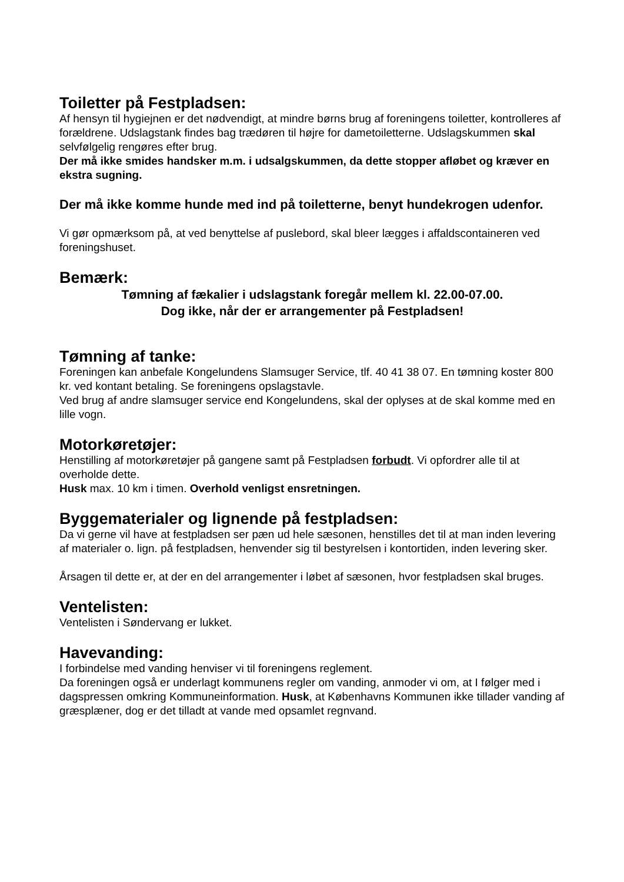Toiletter på Festpladsen:
Af hensyn til hygiejnen er det nødvendigt, at mindre børns brug af foreningens toiletter, kontrolleres af forældrene. Udslagstank findes bag trædøren til højre for dametoiletterne. Udslagskummen skal selvfølgelig rengøres efter brug.
Der må ikke smides handsker m.m. i udsalgskummen, da dette stopper afløbet og kræver en ekstra sugning.
Der må ikke komme hunde med ind på toiletterne, benyt hundekrogen udenfor.
Vi gør opmærksom på, at ved benyttelse af puslebord, skal bleer lægges i affaldscontaineren ved foreningshuset.
Bemærk:
Tømning af fækalier i udslagstank foregår mellem kl. 22.00-07.00.
Dog ikke, når der er arrangementer på Festpladsen!
Tømning af tanke:
Foreningen kan anbefale Kongelundens Slamsuger Service, tlf. 40 41 38 07. En tømning koster 800 kr. ved kontant betaling. Se foreningens opslagstavle.
Ved brug af andre slamsuger service end Kongelundens, skal der oplyses at de skal komme med en lille vogn.
Motorkøretøjer:
Henstilling af motorkøretøjer på gangene samt på Festpladsen forbudt. Vi opfordrer alle til at overholde dette.
Husk max. 10 km i timen. Overhold venligst ensretningen.
Byggematerialer og lignende på festpladsen:
Da vi gerne vil have at festpladsen ser pæn ud hele sæsonen, henstilles det til at man inden levering af materialer o. lign. på festpladsen, henvender sig til bestyrelsen i kontortiden, inden levering sker.
Årsagen til dette er, at der en del arrangementer i løbet af sæsonen, hvor festpladsen skal bruges.
Ventelisten:
Ventelisten i Søndervang er lukket.
Havevanding:
I forbindelse med vanding henviser vi til foreningens reglement.
Da foreningen også er underlagt kommunens regler om vanding, anmoder vi om, at I følger med i dagspressen omkring Kommuneinformation. Husk, at Københavns Kommunen ikke tillader vanding af græsplæner, dog er det tilladt at vande med opsamlet regnvand.